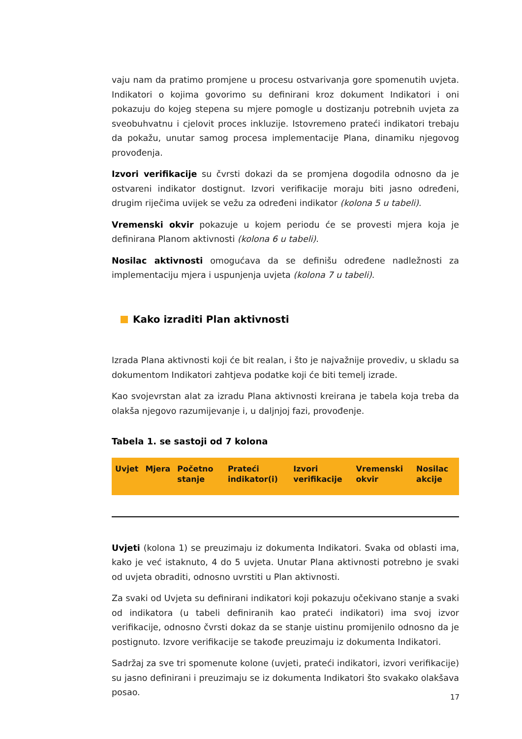vaju nam da pratimo promjene u procesu ostvarivanja gore spomenutih uvjeta. Indikatori o kojima govorimo su definirani kroz dokument Indikatori i oni pokazuju do kojeg stepena su mjere pomogle u dostizanju potrebnih uvjeta za sveobuhvatnu i cjelovit proces inkluzije. Istovremeno prateći indikatori trebaju da pokažu, unutar samog procesa implementacije Plana, dinamiku njegovog provođenja.
Izvori verifikacije su čvrsti dokazi da se promjena dogodila odnosno da je ostvareni indikator dostignut. Izvori verifikacije moraju biti jasno određeni, drugim riječima uvijek se vežu za određeni indikator (kolona 5 u tabeli).
Vremenski okvir pokazuje u kojem periodu će se provesti mjera koja je definirana Planom aktivnosti (kolona 6 u tabeli).
Nosilac aktivnosti omogućava da se definišu određene nadležnosti za implementaciju mjera i uspunjenja uvjeta (kolona 7 u tabeli).
Kako izraditi Plan aktivnosti
Izrada Plana aktivnosti koji će bit realan, i što je najvažnije provediv, u skladu sa dokumentom Indikatori zahtjeva podatke koji će biti temelj izrade.
Kao svojevrstan alat za izradu Plana aktivnosti kreirana je tabela koja treba da olakša njegovo razumijevanje i, u daljnjoj fazi, provođenje.
Tabela 1. se sastoji od 7 kolona
| Uvjet | Mjera | Početno stanje | Prateći indikator(i) | Izvori verifikacije | Vremenski okvir | Nosilac akcije |
| --- | --- | --- | --- | --- | --- | --- |
Uvjeti (kolona 1) se preuzimaju iz dokumenta Indikatori. Svaka od oblasti ima, kako je već istaknuto, 4 do 5 uvjeta. Unutar Plana aktivnosti potrebno je svaki od uvjeta obraditi, odnosno uvrstiti u Plan aktivnosti.
Za svaki od Uvjeta su definirani indikatori koji pokazuju očekivano stanje a svaki od indikatora (u tabeli definiranih kao prateći indikatori) ima svoj izvor verifikacije, odnosno čvrsti dokaz da se stanje uistinu promijenilo odnosno da je postignuto. Izvore verifikacije se takođe preuzimaju iz dokumenta Indikatori.
Sadržaj za sve tri spomenute kolone (uvjeti, prateći indikatori, izvori verifikacije) su jasno definirani i preuzimaju se iz dokumenta Indikatori što svakako olakšava posao.
17